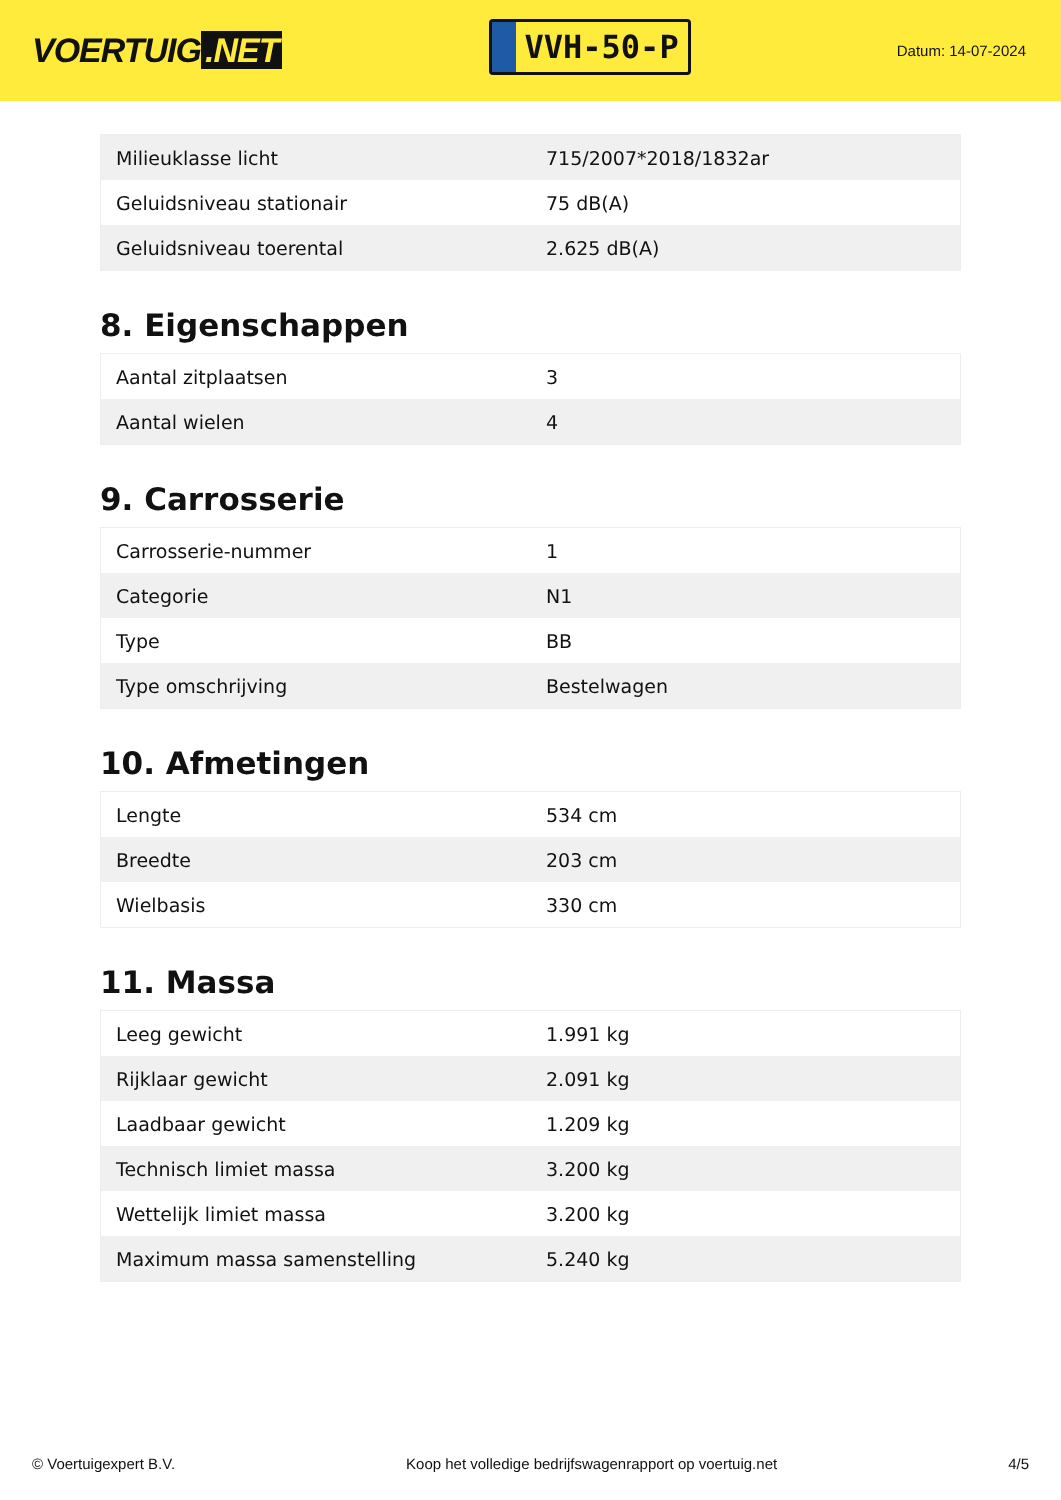VOERTUIG.NET
VVH-50-P
Datum: 14-07-2024
| Milieuklasse licht | 715/2007*2018/1832ar |
| Geluidsniveau stationair | 75 dB(A) |
| Geluidsniveau toerental | 2.625 dB(A) |
8. Eigenschappen
| Aantal zitplaatsen | 3 |
| Aantal wielen | 4 |
9. Carrosserie
| Carrosserie-nummer | 1 |
| Categorie | N1 |
| Type | BB |
| Type omschrijving | Bestelwagen |
10. Afmetingen
| Lengte | 534 cm |
| Breedte | 203 cm |
| Wielbasis | 330 cm |
11. Massa
| Leeg gewicht | 1.991 kg |
| Rijklaar gewicht | 2.091 kg |
| Laadbaar gewicht | 1.209 kg |
| Technisch limiet massa | 3.200 kg |
| Wettelijk limiet massa | 3.200 kg |
| Maximum massa samenstelling | 5.240 kg |
© Voertuigexpert B.V. Koop het volledige bedrijfswagenrapport op voertuig.net 4/5